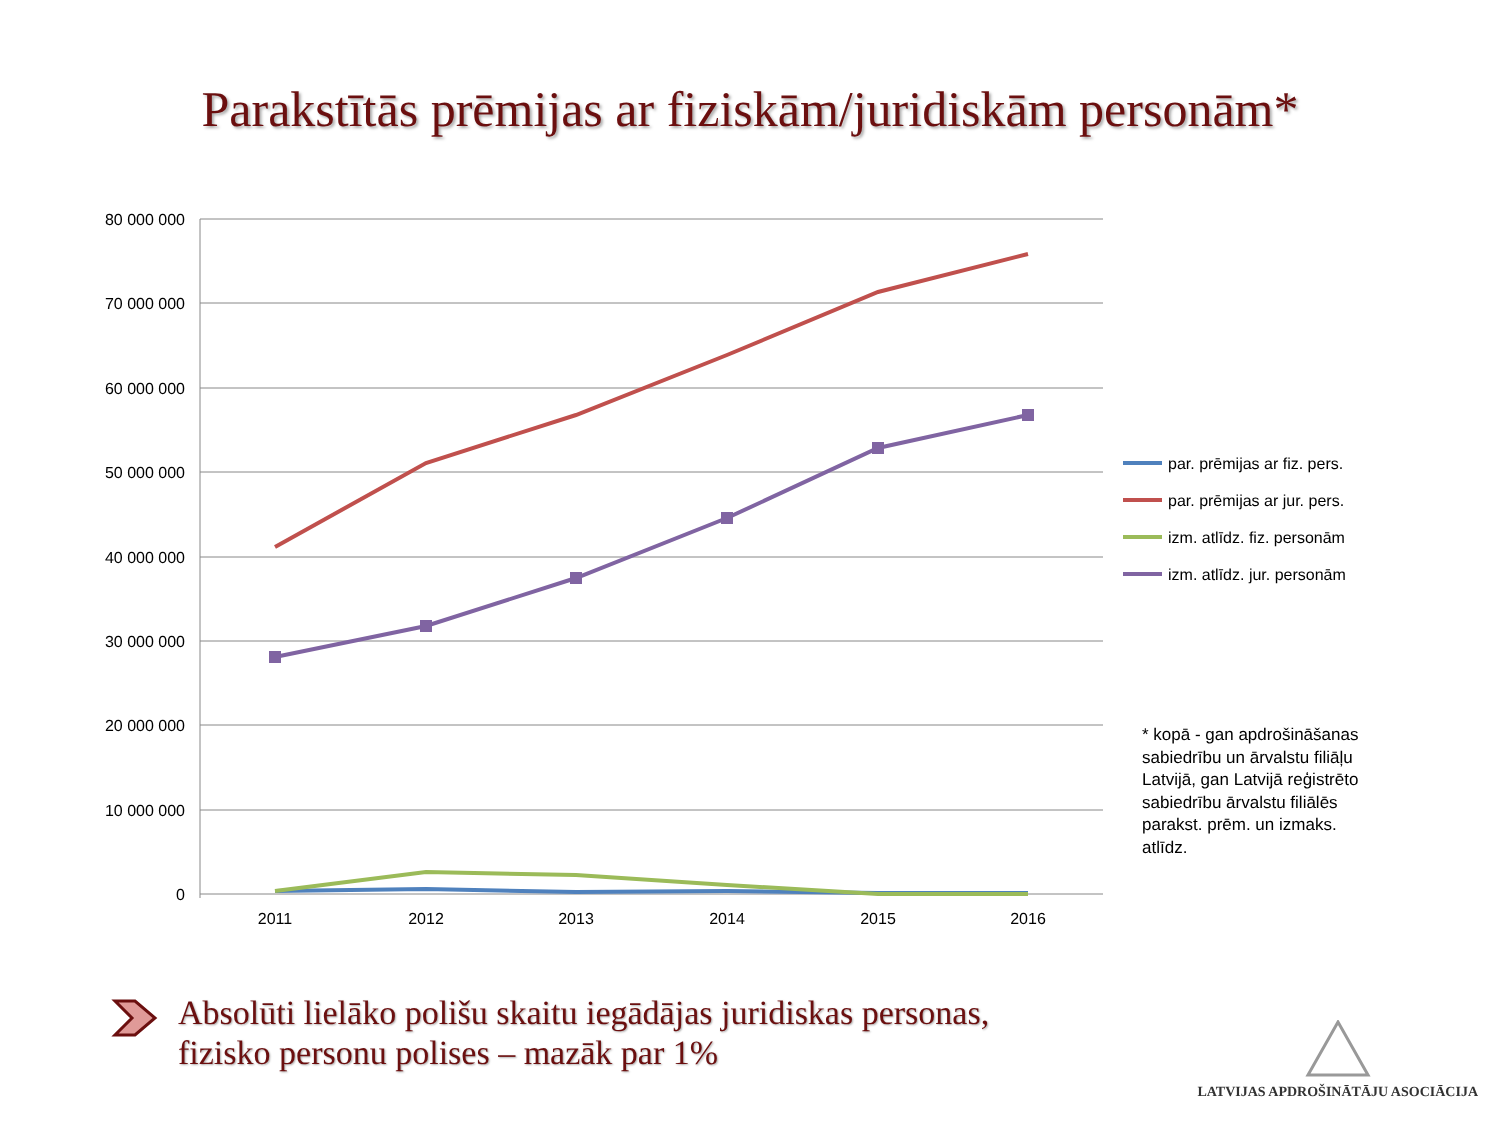Parakstītās prēmijas ar fiziskām/juridiskām personām*
80 000 000
70 000 000
60 000 000
50 000 000
40 000 000
30 000 000
20 000 000
10 000 000
0
2011
2012
2013
2014
2015
2016
par. prēmijas ar fiz. pers.
par. prēmijas ar jur. pers.
izm. atlīdz. fiz. personām
izm. atlīdz. jur. personām
* kopā - gan apdrošināšanas sabiedrību un ārvalstu filiāļu Latvijā, gan Latvijā reģistrēto sabiedrību ārvalstu filiālēs parakst. prēm. un izmaks. atlīdz.
Absolūti lielāko polišu skaitu iegādājas juridiskas personas,
fizisko personu polises – mazāk par 1%
LATVIJAS APDROŠINĀTĀJU ASOCIĀCIJA